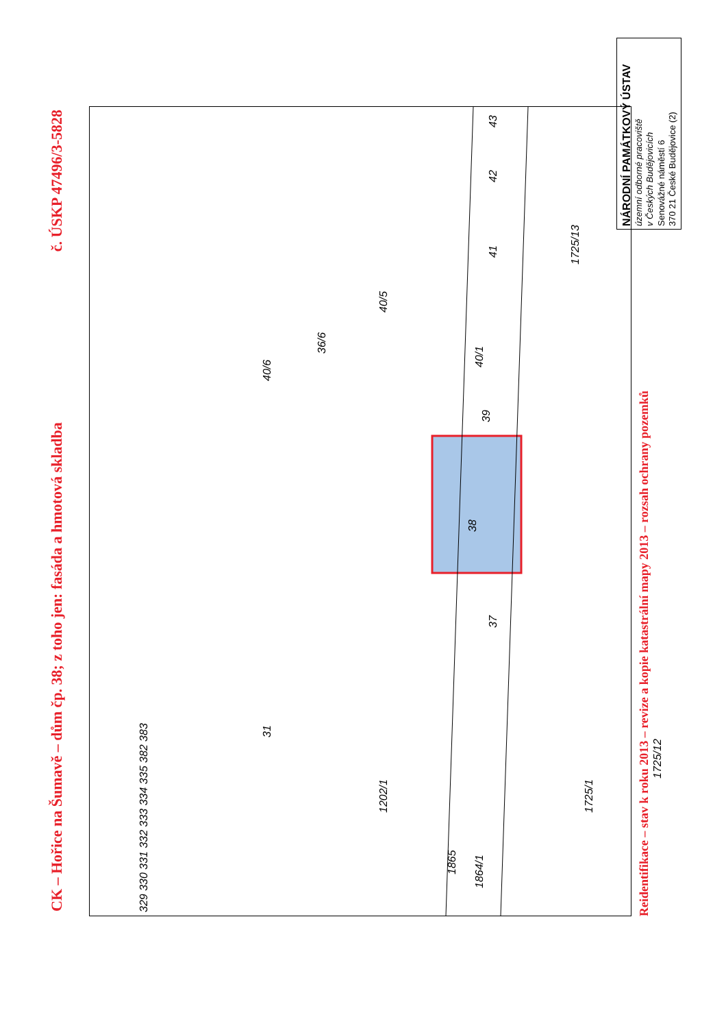CK – Hořice na Šumavě – dům čp. 38; z toho jen: fasáda a hmotová skladba č. ÚSKP 47496/3-5828
38
37
39
40/1
40/5
36/6
40/6
41 42 43
31
1202/1
1725/1
1725/12
1725/13
1865
1864/1
329 330 331 332 333 334 335 382 383
Reidentifikace – stav k roku 2013 – revize a kopie katastrální mapy 2013 – rozsah ochrany pozemků
NÁRODNÍ PAMÁTKOVÝ ÚSTAV
územní odborné pracoviště
v Českých Budějovicích
Senovážné náměstí 6
370 21 České Budějovice (2)